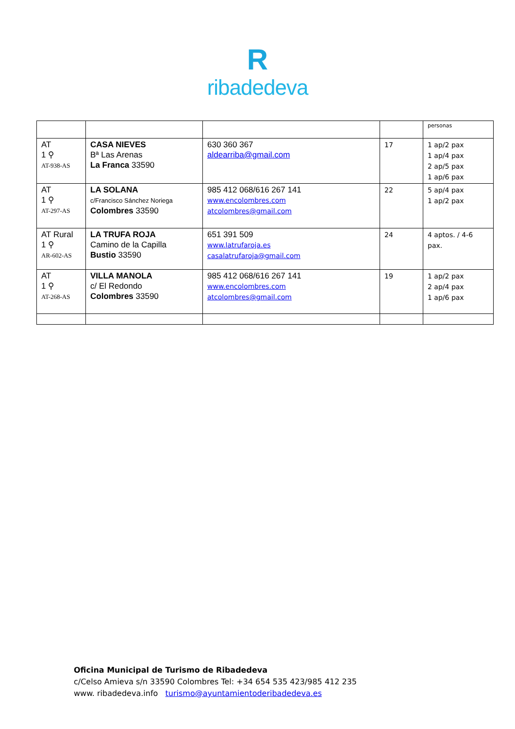R
ribadedeva
| | | | | personas |
| AT 1 ⚲ AT-938-AS | CASA NIEVES Bª Las Arenas La Franca 33590 | 630 360 367 aldearriba@gmail.com | 17 | 1 ap/2 pax 1 ap/4 pax 2 ap/5 pax 1 ap/6 pax |
| AT 1 ⚲ AT-297-AS | LA SOLANA c/Francisco Sánchez Noriega Colombres 33590 | 985 412 068/616 267 141 www.encolombres.com atcolombres@gmail.com | 22 | 5 ap/4 pax 1 ap/2 pax |
| AT Rural 1 ⚲ AR-602-AS | LA TRUFA ROJA Camino de la Capilla Bustio 33590 | 651 391 509 www.latrufaroja.es casalatrufaroja@gmail.com | 24 | 4 aptos. / 4-6 pax. |
| AT 1 ⚲ AT-268-AS | VILLA MANOLA c/ El Redondo Colombres 33590 | 985 412 068/616 267 141 www.encolombres.com atcolombres@gmail.com | 19 | 1 ap/2 pax 2 ap/4 pax 1 ap/6 pax |
Oficina Municipal de Turismo de Ribadedeva
c/Celso Amieva s/n 33590 Colombres Tel: +34 654 535 423/985 412 235
www. ribadedeva.info turismo@ayuntamientoderibadedeva.es